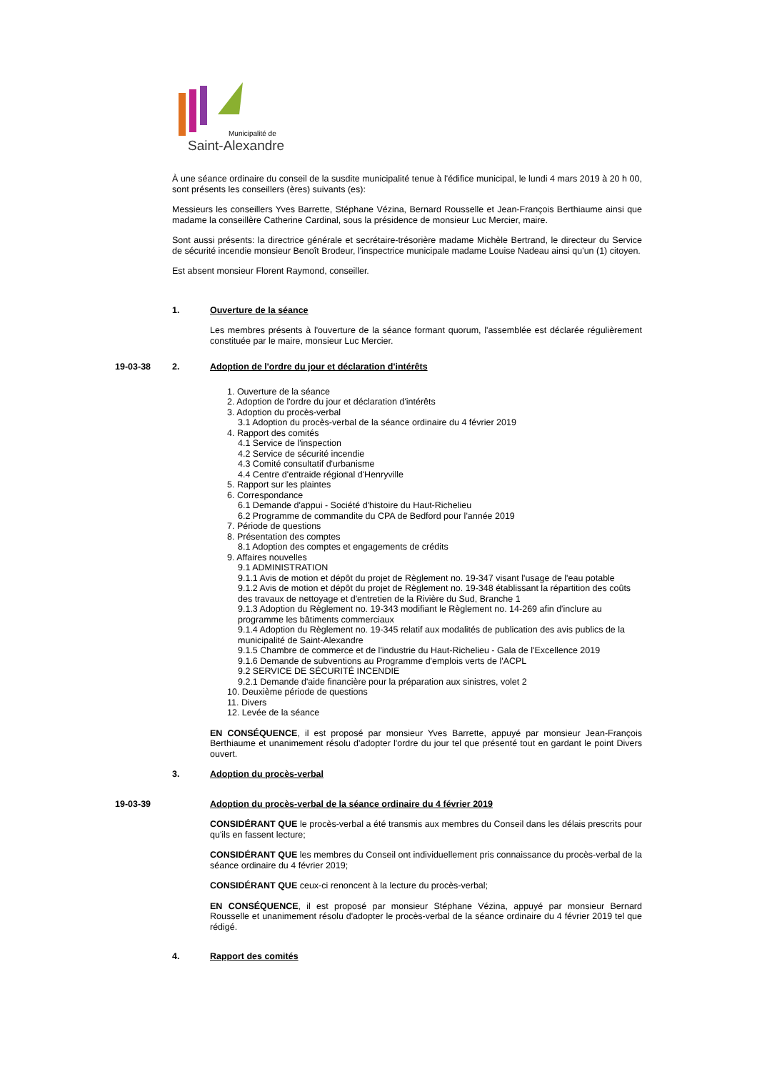Municipalité de
Saint-Alexandre
À une séance ordinaire du conseil de la susdite municipalité tenue à l'édifice municipal, le lundi 4 mars 2019 à 20 h 00, sont présents les conseillers (ères) suivants (es):
Messieurs les conseillers Yves Barrette, Stéphane Vézina, Bernard Rousselle et Jean-François Berthiaume ainsi que madame la conseillère Catherine Cardinal, sous la présidence de monsieur Luc Mercier, maire.
Sont aussi présents: la directrice générale et secrétaire-trésorière madame Michèle Bertrand, le directeur du Service de sécurité incendie monsieur Benoît Brodeur, l'inspectrice municipale madame Louise Nadeau ainsi qu'un (1) citoyen.
Est absent monsieur Florent Raymond, conseiller.
1. Ouverture de la séance
Les membres présents à l'ouverture de la séance formant quorum, l'assemblée est déclarée régulièrement constituée par le maire, monsieur Luc Mercier.
19-03-38 2. Adoption de l'ordre du jour et déclaration d'intérêts
1. Ouverture de la séance
2. Adoption de l'ordre du jour et déclaration d'intérêts
3. Adoption du procès-verbal
3.1 Adoption du procès-verbal de la séance ordinaire du 4 février 2019
4. Rapport des comités
4.1 Service de l'inspection
4.2 Service de sécurité incendie
4.3 Comité consultatif d'urbanisme
4.4 Centre d'entraide régional d'Henryville
5. Rapport sur les plaintes
6. Correspondance
6.1 Demande d'appui - Société d'histoire du Haut-Richelieu
6.2 Programme de commandite du CPA de Bedford pour l'année 2019
7. Période de questions
8. Présentation des comptes
8.1 Adoption des comptes et engagements de crédits
9. Affaires nouvelles
9.1 ADMINISTRATION
9.1.1 Avis de motion et dépôt du projet de Règlement no. 19-347 visant l'usage de l'eau potable
9.1.2 Avis de motion et dépôt du projet de Règlement no. 19-348 établissant la répartition des coûts des travaux de nettoyage et d'entretien de la Rivière du Sud, Branche 1
9.1.3 Adoption du Règlement no. 19-343 modifiant le Règlement no. 14-269 afin d'inclure au programme les bâtiments commerciaux
9.1.4 Adoption du Règlement no. 19-345 relatif aux modalités de publication des avis publics de la municipalité de Saint-Alexandre
9.1.5 Chambre de commerce et de l'industrie du Haut-Richelieu - Gala de l'Excellence 2019
9.1.6 Demande de subventions au Programme d'emplois verts de l'ACPL
9.2 SERVICE DE SÉCURITÉ INCENDIE
9.2.1 Demande d'aide financière pour la préparation aux sinistres, volet 2
10. Deuxième période de questions
11. Divers
12. Levée de la séance
EN CONSÉQUENCE, il est proposé par monsieur Yves Barrette, appuyé par monsieur Jean-François Berthiaume et unanimement résolu d'adopter l'ordre du jour tel que présenté tout en gardant le point Divers ouvert.
3. Adoption du procès-verbal
19-03-39 Adoption du procès-verbal de la séance ordinaire du 4 février 2019
CONSIDÉRANT QUE le procès-verbal a été transmis aux membres du Conseil dans les délais prescrits pour qu'ils en fassent lecture;
CONSIDÉRANT QUE les membres du Conseil ont individuellement pris connaissance du procès-verbal de la séance ordinaire du 4 février 2019;
CONSIDÉRANT QUE ceux-ci renoncent à la lecture du procès-verbal;
EN CONSÉQUENCE, il est proposé par monsieur Stéphane Vézina, appuyé par monsieur Bernard Rousselle et unanimement résolu d'adopter le procès-verbal de la séance ordinaire du 4 février 2019 tel que rédigé.
4. Rapport des comités